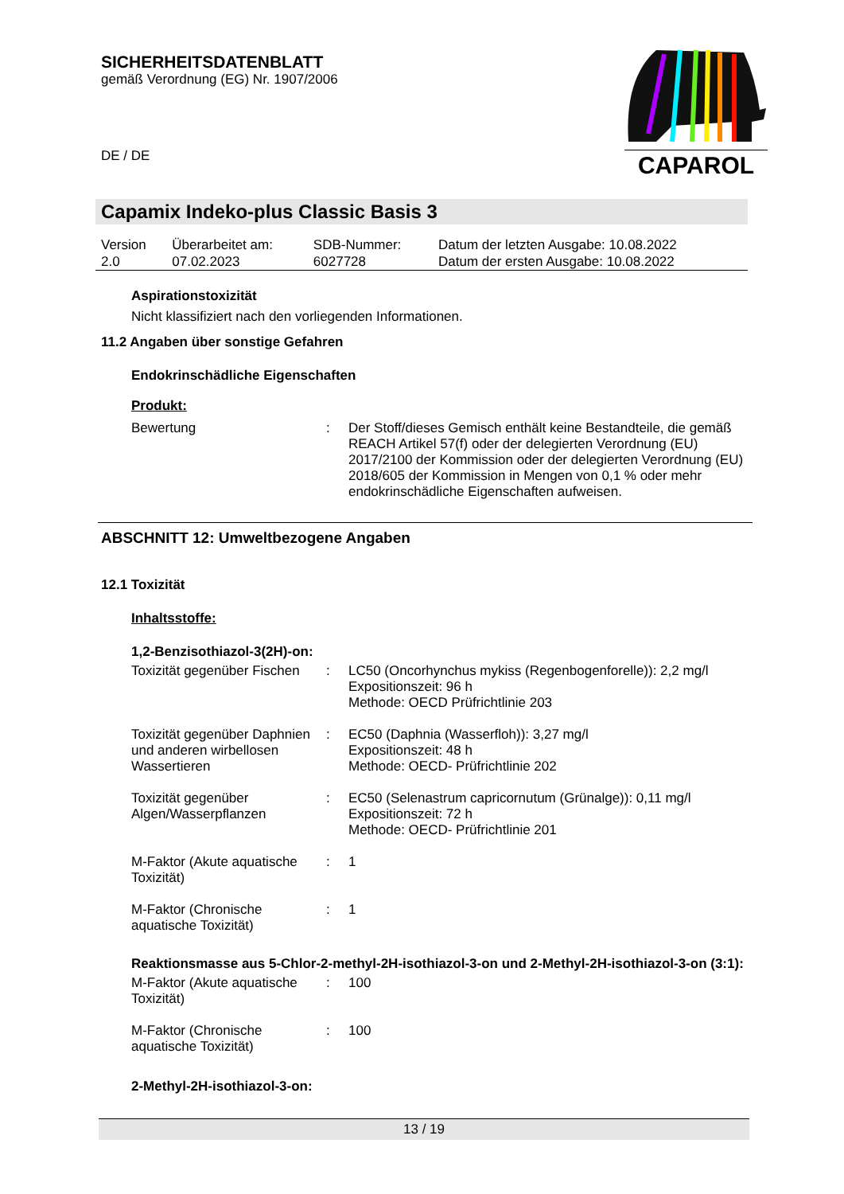SICHERHEITSDATENBLATT
gemäß Verordnung (EG) Nr. 1907/2006
DE / DE
CAPAROL
Capamix Indeko-plus Classic Basis 3
| Version 2.0 | Überarbeitet am: 07.02.2023 | SDB-Nummer: 6027728 | Datum der letzten Ausgabe: 10.08.2022 Datum der ersten Ausgabe: 10.08.2022 |
Aspirationstoxizität
Nicht klassifiziert nach den vorliegenden Informationen.
11.2 Angaben über sonstige Gefahren
Endokrinschädliche Eigenschaften
Produkt:
Bewertung : Der Stoff/dieses Gemisch enthält keine Bestandteile, die gemäß REACH Artikel 57(f) oder der delegierten Verordnung (EU) 2017/2100 der Kommission oder der delegierten Verordnung (EU) 2018/605 der Kommission in Mengen von 0,1 % oder mehr endokrinschädliche Eigenschaften aufweisen.
ABSCHNITT 12: Umweltbezogene Angaben
12.1 Toxizität
Inhaltsstoffe:
1,2-Benzisothiazol-3(2H)-on:
Toxizität gegenüber Fischen
: LC50 (Oncorhynchus mykiss (Regenbogenforelle)): 2,2 mg/l
Expositionszeit: 96 h
Methode: OECD Prüfrichtlinie 203
Toxizität gegenüber Daphnien und anderen wirbellosen Wassertieren
: EC50 (Daphnia (Wasserfloh)): 3,27 mg/l
Expositionszeit: 48 h
Methode: OECD- Prüfrichtlinie 202
Toxizität gegenüber Algen/Wasserpflanzen
: EC50 (Selenastrum capricornutum (Grünalge)): 0,11 mg/l
Expositionszeit: 72 h
Methode: OECD- Prüfrichtlinie 201
M-Faktor (Akute aquatische Toxizität)
: 1
M-Faktor (Chronische aquatische Toxizität)
: 1
Reaktionsmasse aus 5-Chlor-2-methyl-2H-isothiazol-3-on und 2-Methyl-2H-isothiazol-3-on (3:1):
M-Faktor (Akute aquatische Toxizität)
: 100
M-Faktor (Chronische aquatische Toxizität)
: 100
2-Methyl-2H-isothiazol-3-on:
13 / 19